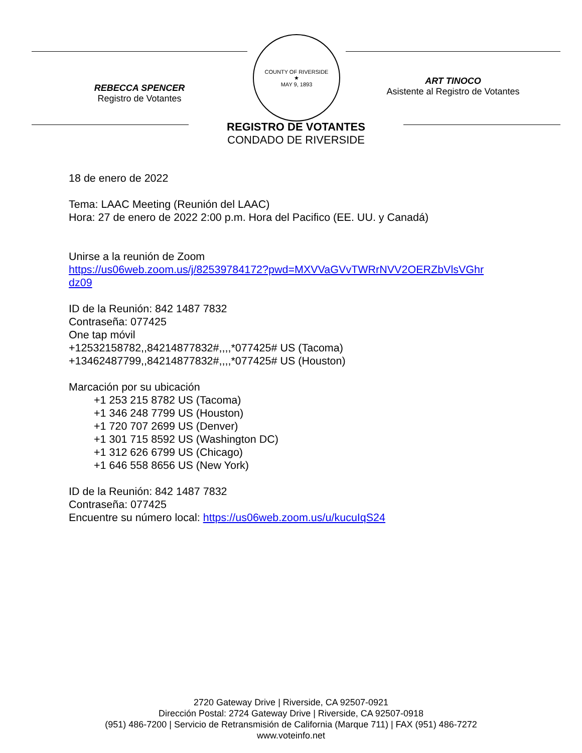REBECCA SPENCER
Registro de Votantes
COUNTY OF RIVERSIDE
★
MAY 9, 1893
ART TINOCO
Asistente al Registro de Votantes
REGISTRO DE VOTANTES
CONDADO DE RIVERSIDE
18 de enero de 2022
Tema: LAAC Meeting (Reunión del LAAC)
Hora: 27 de enero de 2022 2:00 p.m. Hora del Pacifico (EE. UU. y Canadá)
Unirse a la reunión de Zoom
https://us06web.zoom.us/j/82539784172?pwd=MXVVaGVvTWRrNVV2OERZbVlsVGhr
dz09
ID de la Reunión: 842 1487 7832
Contraseña: 077425
One tap móvil
+12532158782,,84214877832#,,,,*077425# US (Tacoma)
+13462487799,,84214877832#,,,,*077425# US (Houston)
Marcación por su ubicación
+1 253 215 8782 US (Tacoma)
+1 346 248 7799 US (Houston)
+1 720 707 2699 US (Denver)
+1 301 715 8592 US (Washington DC)
+1 312 626 6799 US (Chicago)
+1 646 558 8656 US (New York)
ID de la Reunión: 842 1487 7832
Contraseña: 077425
Encuentre su número local: https://us06web.zoom.us/u/kucuIqS24
2720 Gateway Drive | Riverside, CA 92507-0921
Dirección Postal: 2724 Gateway Drive | Riverside, CA 92507-0918
(951) 486-7200 | Servicio de Retransmisión de California (Marque 711) | FAX (951) 486-7272
www.voteinfo.net